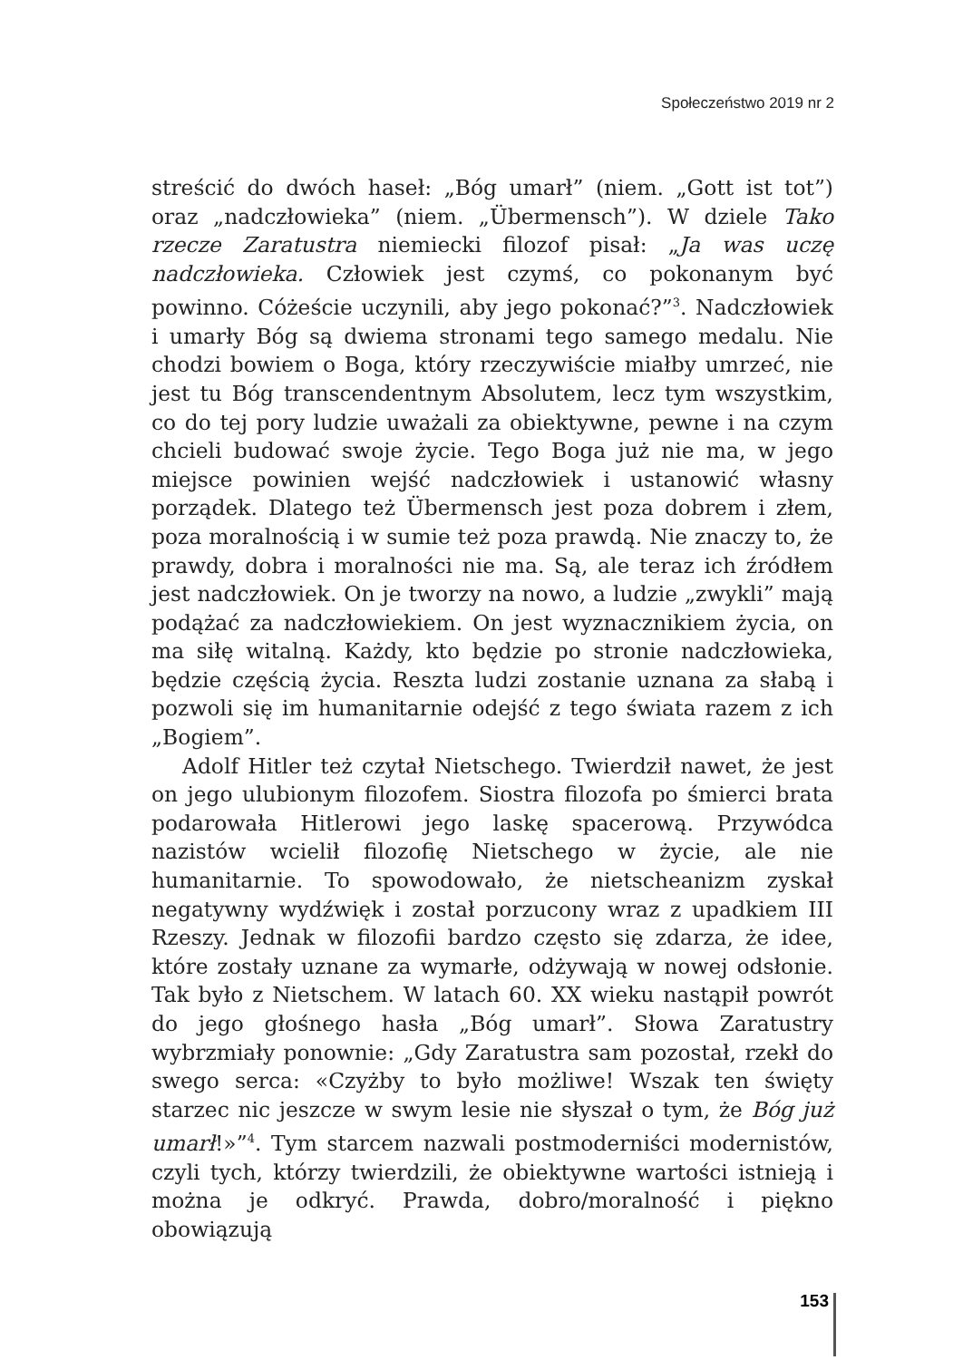Społeczeństwo 2019 nr 2
streścić do dwóch haseł: „Bóg umarł” (niem. „Gott ist tot”) oraz „nadczłowieka” (niem. „Übermensch”). W dziele Tako rzecze Zaratustra niemiecki filozof pisał: „Ja was uczę nadczłowieka. Człowiek jest czymś, co pokonanym być powinno. Cóżeście uczynili, aby jego pokonać?”<sup>3</sup>. Nadczłowiek i umarły Bóg są dwiema stronami tego samego medalu. Nie chodzi bowiem o Boga, który rzeczywiście miałby umrzeć, nie jest tu Bóg transcendentnym Absolutem, lecz tym wszystkim, co do tej pory ludzie uważali za obiektywne, pewne i na czym chcieli budować swoje życie. Tego Boga już nie ma, w jego miejsce powinien wejść nadczłowiek i ustanowić własny porządek. Dlatego też Übermensch jest poza dobrem i złem, poza moralnością i w sumie też poza prawdą. Nie znaczy to, że prawdy, dobra i moralności nie ma. Są, ale teraz ich źródłem jest nadczłowiek. On je tworzy na nowo, a ludzie „zwykli” mają podążać za nadczłowiekiem. On jest wyznacznikiem życia, on ma siłę witalną. Każdy, kto będzie po stronie nadczłowieka, będzie częścią życia. Reszta ludzi zostanie uznana za słabą i pozwoli się im humanitarnie odejść z tego świata razem z ich „Bogiem”.
Adolf Hitler też czytał Nietschego. Twierdził nawet, że jest on jego ulubionym filozofem. Siostra filozofa po śmierci brata podarowała Hitlerowi jego laskę spacerową. Przywódca nazistów wcielił filozofię Nietschego w życie, ale nie humanitarnie. To spowodowało, że nietscheanizm zyskał negatywny wydźwięk i został porzucony wraz z upadkiem III Rzeszy. Jednak w filozofii bardzo często się zdarza, że idee, które zostały uznane za wymarłe, odżywają w nowej odsłonie. Tak było z Nietschem. W latach 60. XX wieku nastąpił powrót do jego głośnego hasła „Bóg umarł”. Słowa Zaratustry wybrzmiały ponownie: „Gdy Zaratustra sam pozostał, rzekł do swego serca: «Czyżby to było możliwe! Wszak ten święty starzec nic jeszcze w swym lesie nie słyszał o tym, że Bóg już umarł!»”<sup>4</sup>. Tym starcem nazwali postmoderniści modernistów, czyli tych, którzy twierdzili, że obiektywne wartości istnieją i można je odkryć. Prawda, dobro/moralność i piękno obowiązują
153